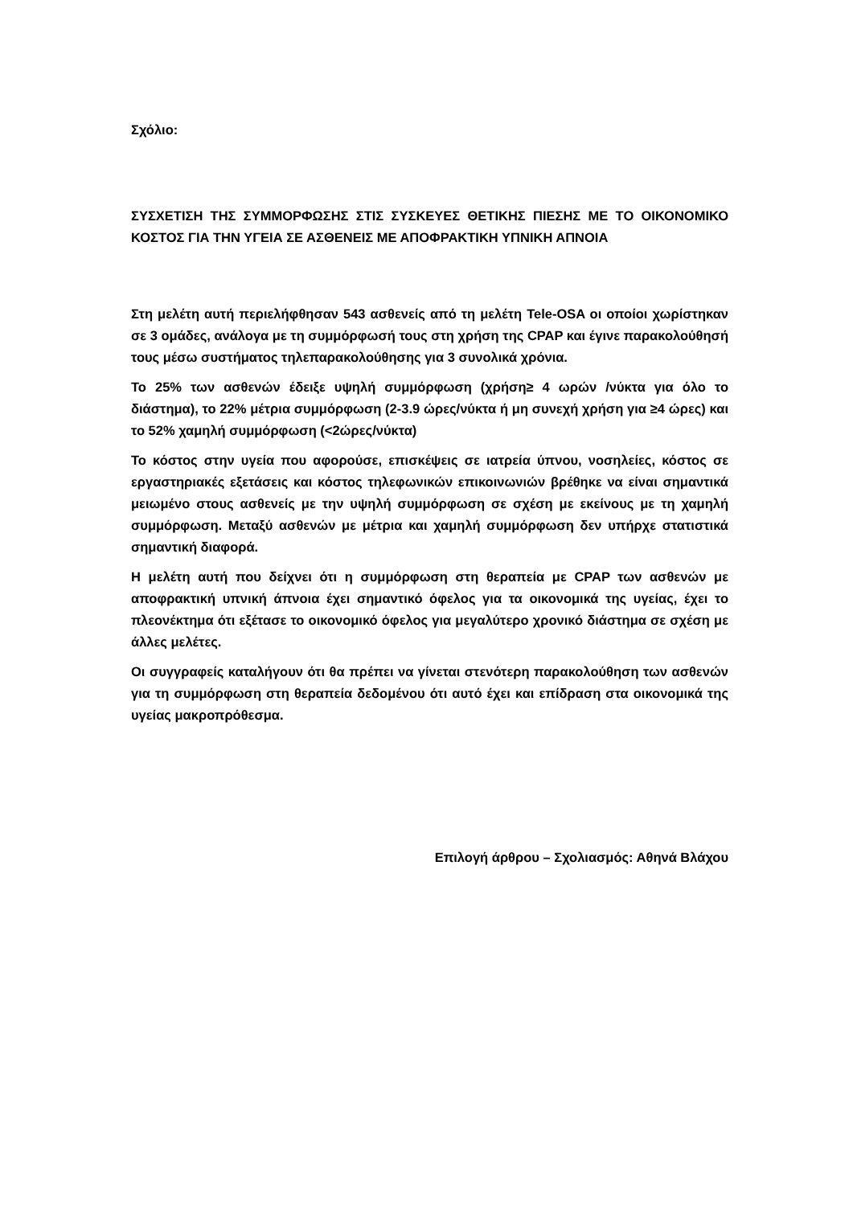Σχόλιο:
ΣΥΣΧΕΤΙΣΗ ΤΗΣ ΣΥΜΜΟΡΦΩΣΗΣ ΣΤΙΣ ΣΥΣΚΕΥΕΣ ΘΕΤΙΚΗΣ ΠΙΕΣΗΣ ΜΕ ΤΟ ΟΙΚΟΝΟΜΙΚΟ ΚΟΣΤΟΣ ΓΙΑ ΤΗΝ ΥΓΕΙΑ ΣΕ ΑΣΘΕΝΕΙΣ ΜΕ ΑΠΟΦΡΑΚΤΙΚΗ ΥΠΝΙΚΗ ΑΠΝΟΙΑ
Στη μελέτη αυτή περιελήφθησαν 543 ασθενείς από τη μελέτη Tele-OSA οι οποίοι χωρίστηκαν σε 3 ομάδες, ανάλογα με τη συμμόρφωσή τους στη χρήση της CPAP και έγινε παρακολούθησή τους μέσω συστήματος τηλεπαρακολούθησης για 3 συνολικά χρόνια.
Το 25% των ασθενών έδειξε υψηλή συμμόρφωση (χρήση≥ 4 ωρών /νύκτα για όλο το διάστημα), το 22% μέτρια συμμόρφωση (2-3.9 ώρες/νύκτα ή μη συνεχή χρήση για ≥4 ώρες) και το 52% χαμηλή συμμόρφωση (<2ώρες/νύκτα)
Το κόστος στην υγεία που αφορούσε, επισκέψεις σε ιατρεία ύπνου, νοσηλείες, κόστος σε εργαστηριακές εξετάσεις και κόστος τηλεφωνικών επικοινωνιών βρέθηκε να είναι σημαντικά μειωμένο στους ασθενείς με την υψηλή συμμόρφωση σε σχέση με εκείνους με τη χαμηλή συμμόρφωση. Μεταξύ ασθενών με μέτρια και χαμηλή συμμόρφωση δεν υπήρχε στατιστικά σημαντική διαφορά.
Η μελέτη αυτή που δείχνει ότι η συμμόρφωση στη θεραπεία με CPAP των ασθενών με αποφρακτική υπνική άπνοια έχει σημαντικό όφελος για τα οικονομικά της υγείας, έχει το πλεονέκτημα ότι εξέτασε το οικονομικό όφελος για μεγαλύτερο χρονικό διάστημα σε σχέση με άλλες μελέτες.
Οι συγγραφείς καταλήγουν ότι θα πρέπει να γίνεται στενότερη παρακολούθηση των ασθενών για τη συμμόρφωση στη θεραπεία δεδομένου ότι αυτό έχει και επίδραση στα οικονομικά της υγείας μακροπρόθεσμα.
Επιλογή άρθρου – Σχολιασμός: Αθηνά Βλάχου